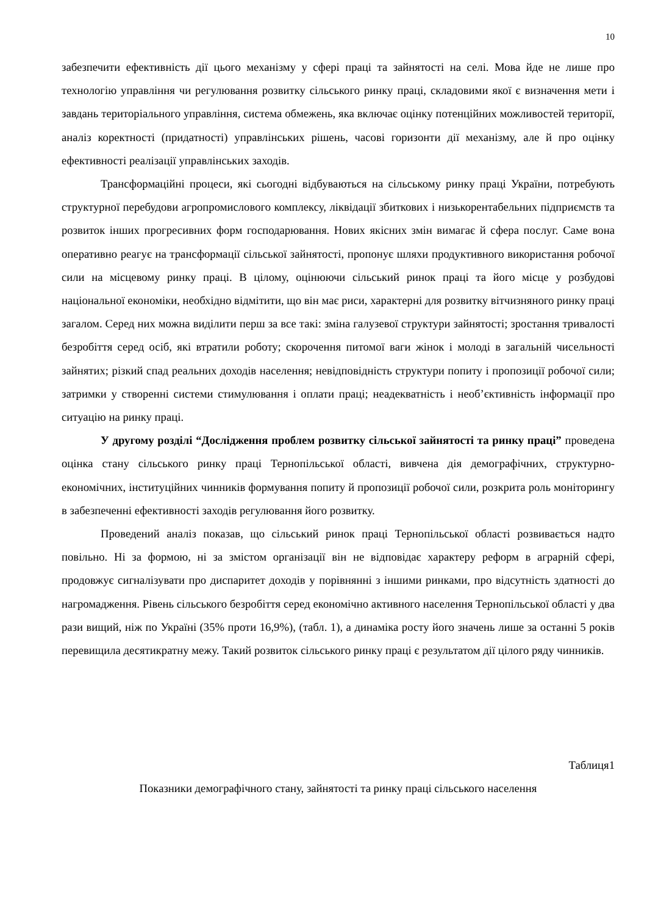10
забезпечити ефективність дії цього механізму у сфері праці та зайнятості на селі. Мова йде не лише про технологію управління чи регулювання розвитку сільського ринку праці, складовими якої є визначення мети і завдань територіального управління, система обмежень, яка включає оцінку потенційних можливостей території, аналіз коректності (придатності) управлінських рішень, часові горизонти дії механізму, але й про оцінку ефективності реалізації управлінських заходів.
Трансформаційні процеси, які сьогодні відбуваються на сільському ринку праці України, потребують структурної перебудови агропромислового комплексу, ліквідації збиткових і низькорентабельних підприємств та розвиток інших прогресивних форм господарювання. Нових якісних змін вимагає й сфера послуг. Саме вона оперативно реагує на трансформації сільської зайнятості, пропонує шляхи продуктивного використання робочої сили на місцевому ринку праці. В цілому, оцінюючи сільський ринок праці та його місце у розбудові національної економіки, необхідно відмітити, що він має риси, характерні для розвитку вітчизняного ринку праці загалом. Серед них можна виділити перш за все такі: зміна галузевої структури зайнятості; зростання тривалості безробіття серед осіб, які втратили роботу; скорочення питомої ваги жінок і молоді в загальній чисельності зайнятих; різкий спад реальних доходів населення; невідповідність структури попиту і пропозиції робочої сили; затримки у створенні системи стимулювання і оплати праці; неадекватність і необ’єктивність інформації про ситуацію на ринку праці.
У другому розділі “Дослідження проблем розвитку сільської зайнятості та ринку праці” проведена оцінка стану сільського ринку праці Тернопільської області, вивчена дія демографічних, структурно-економічних, інституційних чинників формування попиту й пропозиції робочої сили, розкрита роль моніторингу в забезпеченні ефективності заходів регулювання його розвитку.
Проведений аналіз показав, що сільський ринок праці Тернопільської області розвивається надто повільно. Ні за формою, ні за змістом організації він не відповідає характеру реформ в аграрній сфері, продовжує сигналізувати про диспаритет доходів у порівнянні з іншими ринками, про відсутність здатності до нагромадження. Рівень сільського безробіття серед економічно активного населення Тернопільської області у два рази вищий, ніж по Україні (35% проти 16,9%), (табл. 1), а динаміка росту його значень лише за останні 5 років перевищила десятикратну межу. Такий розвиток сільського ринку праці є результатом дії цілого ряду чинників.
Таблиця1
Показники демографічного стану, зайнятості та ринку праці сільського населення